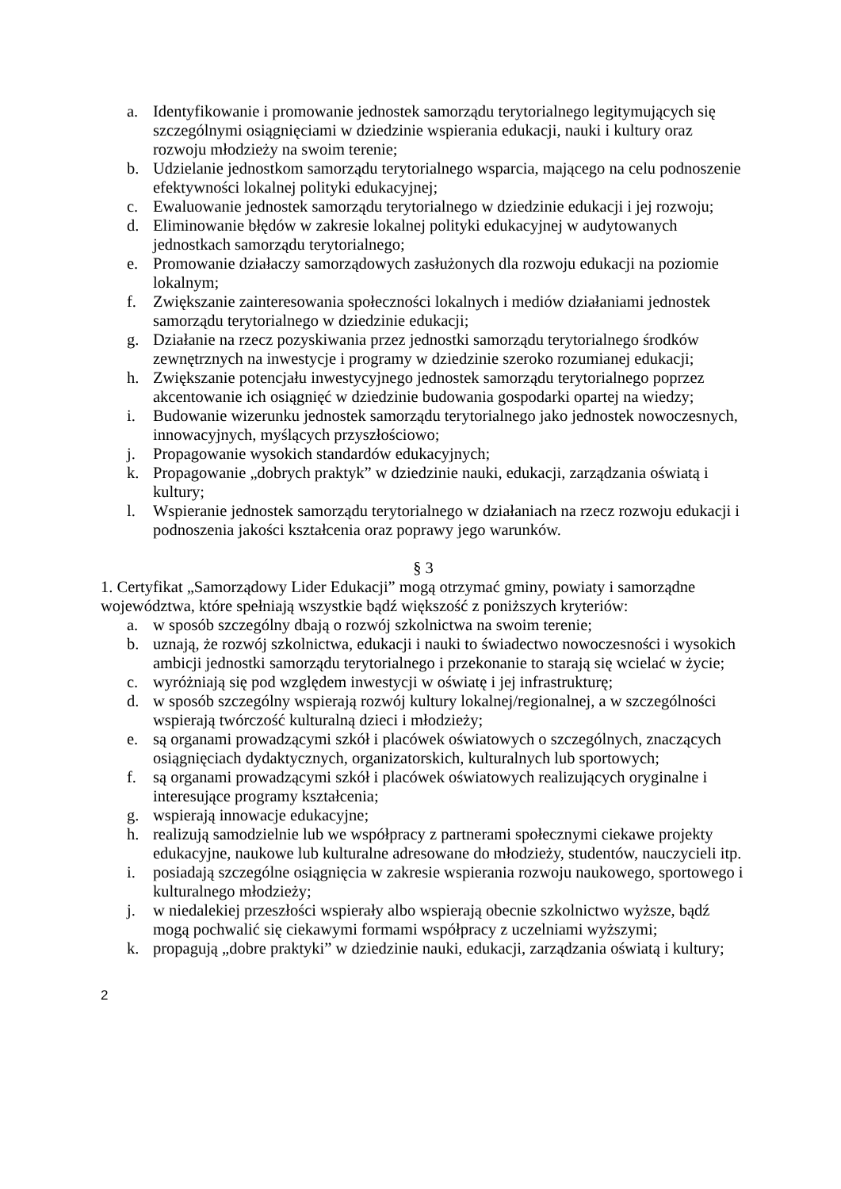a. Identyfikowanie i promowanie jednostek samorządu terytorialnego legitymujących się szczególnymi osiągnięciami w dziedzinie wspierania edukacji, nauki i kultury oraz rozwoju młodzieży na swoim terenie;
b. Udzielanie jednostkom samorządu terytorialnego wsparcia, mającego na celu podnoszenie efektywności lokalnej polityki edukacyjnej;
c. Ewaluowanie jednostek samorządu terytorialnego w dziedzinie edukacji i jej rozwoju;
d. Eliminowanie błędów w zakresie lokalnej polityki edukacyjnej w audytowanych jednostkach samorządu terytorialnego;
e. Promowanie działaczy samorządowych zasłużonych dla rozwoju edukacji na poziomie lokalnym;
f. Zwiększanie zainteresowania społeczności lokalnych i mediów działaniami jednostek samorządu terytorialnego w dziedzinie edukacji;
g. Działanie na rzecz pozyskiwania przez jednostki samorządu terytorialnego środków zewnętrznych na inwestycje i programy w dziedzinie szeroko rozumianej edukacji;
h. Zwiększanie potencjału inwestycyjnego jednostek samorządu terytorialnego poprzez akcentowanie ich osiągnięć w dziedzinie budowania gospodarki opartej na wiedzy;
i. Budowanie wizerunku jednostek samorządu terytorialnego jako jednostek nowoczesnych, innowacyjnych, myślących przyszłościowo;
j. Propagowanie wysokich standardów edukacyjnych;
k. Propagowanie „dobrych praktyk” w dziedzinie nauki, edukacji, zarządzania oświatą i kultury;
l. Wspieranie jednostek samorządu terytorialnego w działaniach na rzecz rozwoju edukacji i podnoszenia jakości kształcenia oraz poprawy jego warunków.
§ 3
1. Certyfikat „Samorządowy Lider Edukacji” mogą otrzymać gminy, powiaty i samorządne województwa, które spełniają wszystkie bądź większość z poniższych kryteriów:
a. w sposób szczególny dbają o rozwój szkolnictwa na swoim terenie;
b. uznają, że rozwój szkolnictwa, edukacji i nauki to świadectwo nowoczesności i wysokich ambicji jednostki samorządu terytorialnego i przekonanie to starają się wcielać w życie;
c. wyróżniają się pod względem inwestycji w oświatę i jej infrastrukturę;
d. w sposób szczególny wspierają rozwój kultury lokalnej/regionalnej, a w szczególności wspierają twórczość kulturalną dzieci i młodzieży;
e. są organami prowadzącymi szkół i placówek oświatowych o szczególnych, znaczących osiągnięciach dydaktycznych, organizatorskich, kulturalnych lub sportowych;
f. są organami prowadzącymi szkół i placówek oświatowych realizujących oryginalne i interesujące programy kształcenia;
g. wspierają innowacje edukacyjne;
h. realizują samodzielnie lub we współpracy z partnerami społecznymi ciekawe projekty edukacyjne, naukowe lub kulturalne adresowane do młodzieży, studentów, nauczycieli itp.
i. posiadają szczególne osiągnięcia w zakresie wspierania rozwoju naukowego, sportowego i kulturalnego młodzieży;
j. w niedalekiej przeszłości wspierały albo wspierają obecnie szkolnictwo wyższe, bądź mogą pochwalić się ciekawymi formami współpracy z uczelniami wyższymi;
k. propagują „dobre praktyki” w dziedzinie nauki, edukacji, zarządzania oświatą i kultury;
2